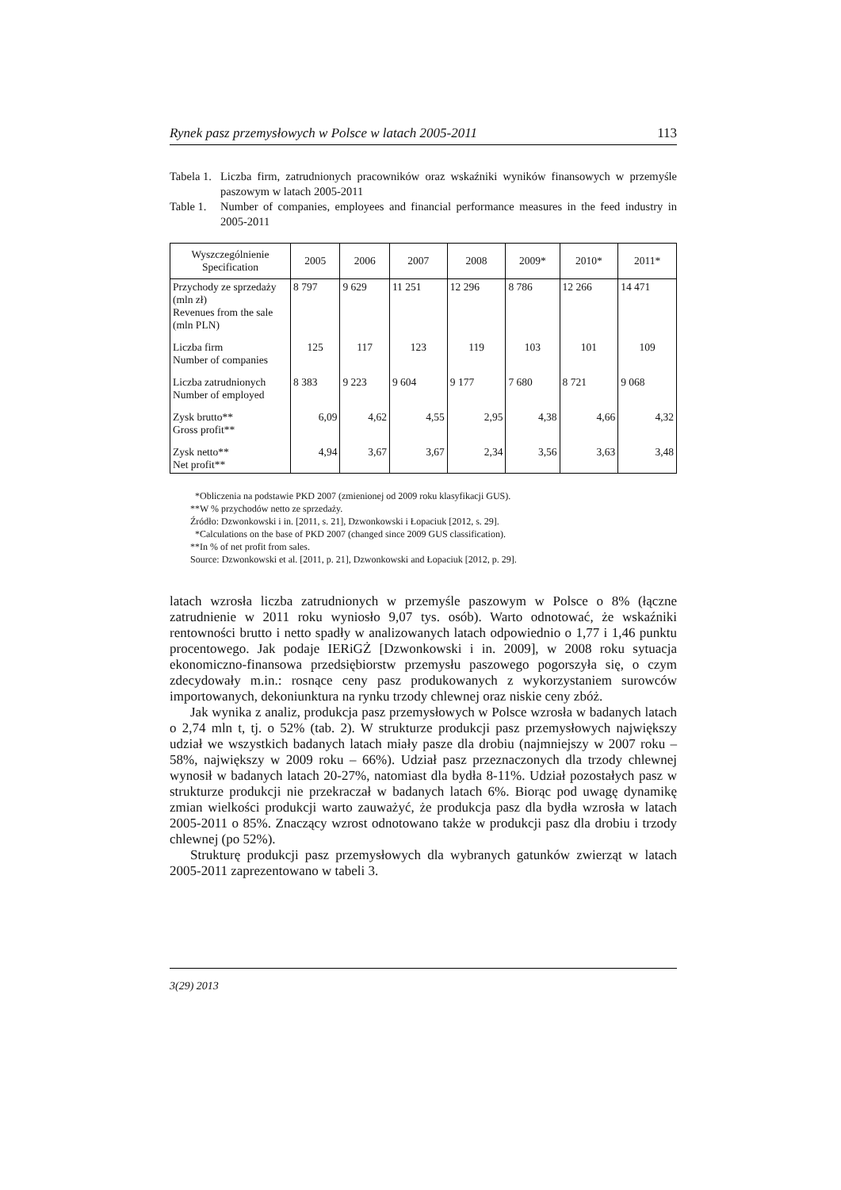Rynek pasz przemysłowych w Polsce w latach 2005-2011 113
Tabela 1. Liczba firm, zatrudnionych pracowników oraz wskaźniki wyników finansowych w przemyśle paszowym w latach 2005-2011
Table 1. Number of companies, employees and financial performance measures in the feed industry in 2005-2011
| Wyszczególnienie Specification | 2005 | 2006 | 2007 | 2008 | 2009* | 2010* | 2011* |
| --- | --- | --- | --- | --- | --- | --- | --- |
| Przychody ze sprzedaży (mln zł) Revenues from the sale (mln PLN) | 8 797 | 9 629 | 11 251 | 12 296 | 8 786 | 12 266 | 14 471 |
| Liczba firm Number of companies | 125 | 117 | 123 | 119 | 103 | 101 | 109 |
| Liczba zatrudnionych Number of employed | 8 383 | 9 223 | 9 604 | 9 177 | 7 680 | 8 721 | 9 068 |
| Zysk brutto** Gross profit** | 6,09 | 4,62 | 4,55 | 2,95 | 4,38 | 4,66 | 4,32 |
| Zysk netto** Net profit** | 4,94 | 3,67 | 3,67 | 2,34 | 3,56 | 3,63 | 3,48 |
*Obliczenia na podstawie PKD 2007 (zmienionej od 2009 roku klasyfikacji GUS).
**W % przychodów netto ze sprzedaży.
Źródło: Dzwonkowski i in. [2011, s. 21], Dzwonkowski i Łopaciuk [2012, s. 29].
*Calculations on the base of PKD 2007 (changed since 2009 GUS classification).
**In % of net profit from sales.
Source: Dzwonkowski et al. [2011, p. 21], Dzwonkowski and Łopaciuk [2012, p. 29].
latach wzrosła liczba zatrudnionych w przemyśle paszowym w Polsce o 8% (łączne zatrudnienie w 2011 roku wyniosło 9,07 tys. osób). Warto odnotować, że wskaźniki rentowności brutto i netto spadły w analizowanych latach odpowiednio o 1,77 i 1,46 punktu procentowego. Jak podaje IERiGŻ [Dzwonkowski i in. 2009], w 2008 roku sytuacja ekonomiczno-finansowa przedsiębiorstw przemysłu paszowego pogorszyła się, o czym zdecydowały m.in.: rosnące ceny pasz produkowanych z wykorzystaniem surowców importowanych, dekoniunktura na rynku trzody chlewnej oraz niskie ceny zbóż.
Jak wynika z analiz, produkcja pasz przemysłowych w Polsce wzrosła w badanych latach o 2,74 mln t, tj. o 52% (tab. 2). W strukturze produkcji pasz przemysłowych największy udział we wszystkich badanych latach miały pasze dla drobiu (najmniejszy w 2007 roku – 58%, największy w 2009 roku – 66%). Udział pasz przeznaczonych dla trzody chlewnej wynosił w badanych latach 20-27%, natomiast dla bydła 8-11%. Udział pozostałych pasz w strukturze produkcji nie przekraczał w badanych latach 6%. Biorąc pod uwagę dynamikę zmian wielkości produkcji warto zauważyć, że produkcja pasz dla bydła wzrosła w latach 2005-2011 o 85%. Znaczący wzrost odnotowano także w produkcji pasz dla drobiu i trzody chlewnej (po 52%).
Strukturę produkcji pasz przemysłowych dla wybranych gatunków zwierząt w latach 2005-2011 zaprezentowano w tabeli 3.
3(29) 2013